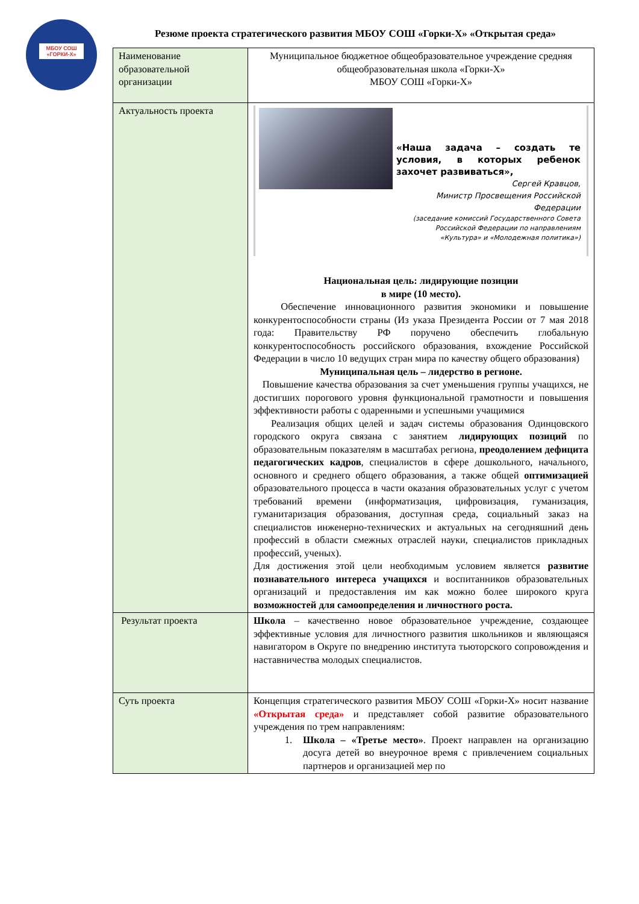МБОУ СОШ «ГОРКИ-Х»
Резюме проекта стратегического развития МБОУ СОШ «Горки-Х» «Открытая среда»
| Наименование образовательной организации | Муниципальное бюджетное общеобразовательное учреждение средняя общеобразовательная школа «Горки-Х» МБОУ СОШ «Горки-Х» |
| Актуальность проекта | «Наша задача – создать те условия, в которых ребенок захочет развиваться», Сергей Кравцов, Министр Просвещения Российской Федерации (заседание комиссий Государственного Совета Российской Федерации по направлениям «Культура» и «Молодежная политика») Национальная цель: лидирующие позиции в мире (10 место). Обеспечение инновационного развития экономики и повышение конкурентоспособности страны (Из указа Президента России от 7 мая 2018 года: Правительству РФ поручено обеспечить глобальную конкурентоспособность российского образования, вхождение Российской Федерации в число 10 ведущих стран мира по качеству общего образования) Муниципальная цель – лидерство в регионе. Повышение качества образования за счет уменьшения группы учащихся, не достигших порогового уровня функциональной грамотности и повышения эффективности работы с одаренными и успешными учащимися Реализация общих целей и задач системы образования Одинцовского городского округа связана с занятием лидирующих позиций по образовательным показателям в масштабах региона, преодолением дефицита педагогических кадров , специалистов в сфере дошкольного, начального, основного и среднего общего образования, а также общей оптимизацией образовательного процесса в части оказания образовательных услуг с учетом требований времени (информатизация, цифровизация, гуманизация, гуманитаризация образования, доступная среда, социальный заказ на специалистов инженерно-технических и актуальных на сегодняшний день профессий в области смежных отраслей науки, специалистов прикладных профессий, ученых). Для достижения этой цели необходимым условием является развитие познавательного интереса учащихся и воспитанников образовательных организаций и предоставления им как можно более широкого круга возможностей для самоопределения и личностного роста. |
| Результат проекта | Школа – качественно новое образовательное учреждение, создающее эффективные условия для личностного развития школьников и являющаяся навигатором в Округе по внедрению института тьюторского сопровождения и наставничества молодых специалистов. |
| Суть проекта | Концепция стратегического развития МБОУ СОШ «Горки-Х» носит название «Открытая среда» и представляет собой развитие образовательного учреждения по трем направлениям: 1. Школа – «Третье место» . Проект направлен на организацию досуга детей во внеурочное время с привлечением социальных партнеров и организацией мер по |